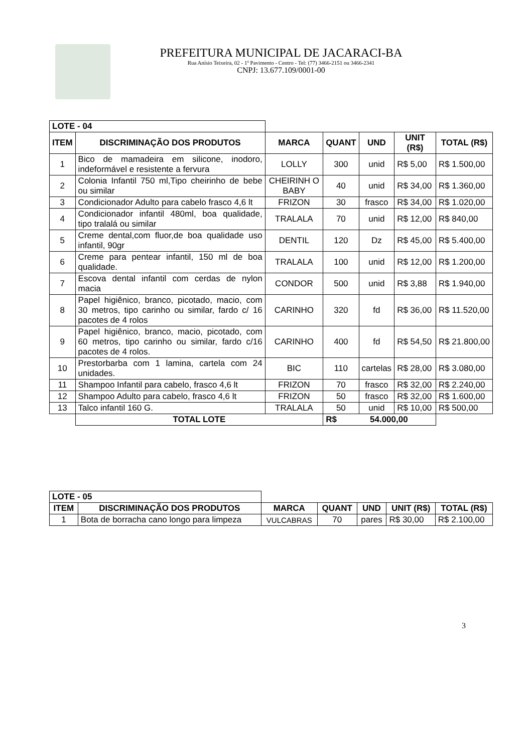PREFEITURA MUNICIPAL DE JACARACI-BA
Rua Anísio Teixeira, 02 - 1º Pavimento - Centro - Tel: (77) 3466-2151 ou 3466-2341
CNPJ: 13.677.109/0001-00
| LOTE - 04 | | | | | | |
| ITEM | DISCRIMINAÇÃO DOS PRODUTOS | MARCA | QUANT | UND | UNIT (R$) | TOTAL (R$) |
| 1 | Bico de mamadeira em silicone, inodoro, indeformável e resistente a fervura | LOLLY | 300 | unid | R$ 5,00 | R$ 1.500,00 |
| 2 | Colonia Infantil 750 ml,Tipo cheirinho de bebe ou similar | CHEIRINH O BABY | 40 | unid | R$ 34,00 | R$ 1.360,00 |
| 3 | Condicionador Adulto para cabelo frasco 4,6 lt | FRIZON | 30 | frasco | R$ 34,00 | R$ 1.020,00 |
| 4 | Condicionador infantil 480ml, boa qualidade, tipo tralalá ou similar | TRALALA | 70 | unid | R$ 12,00 | R$ 840,00 |
| 5 | Creme dental,com fluor,de boa qualidade uso infantil, 90gr | DENTIL | 120 | Dz | R$ 45,00 | R$ 5.400,00 |
| 6 | Creme para pentear infantil, 150 ml de boa qualidade. | TRALALA | 100 | unid | R$ 12,00 | R$ 1.200,00 |
| 7 | Escova dental infantil com cerdas de nylon macia | CONDOR | 500 | unid | R$ 3,88 | R$ 1.940,00 |
| 8 | Papel higiênico, branco, picotado, macio, com 30 metros, tipo carinho ou similar, fardo c/ 16 pacotes de 4 rolos | CARINHO | 320 | fd | R$ 36,00 | R$ 11.520,00 |
| 9 | Papel higiênico, branco, macio, picotado, com 60 metros, tipo carinho ou similar, fardo c/16 pacotes de 4 rolos. | CARINHO | 400 | fd | R$ 54,50 | R$ 21.800,00 |
| 10 | Prestorbarba com 1 lamina, cartela com 24 unidades. | BIC | 110 | cartelas | R$ 28,00 | R$ 3.080,00 |
| 11 | Shampoo Infantil para cabelo, frasco 4,6 lt | FRIZON | 70 | frasco | R$ 32,00 | R$ 2.240,00 |
| 12 | Shampoo Adulto para cabelo, frasco 4,6 lt | FRIZON | 50 | frasco | R$ 32,00 | R$ 1.600,00 |
| 13 | Talco infantil 160 G. | TRALALA | 50 | unid | R$ 10,00 | R$ 500,00 |
| | TOTAL LOTE | | R$ 54.000,00 | | | |
| LOTE - 05 | | | | | | |
| ITEM | DISCRIMINAÇÃO DOS PRODUTOS | MARCA | QUANT | UND | UNIT (R$) | TOTAL (R$) |
| 1 | Bota de borracha cano longo para limpeza | VULCABRAS | 70 | pares | R$ 30,00 | R$ 2.100,00 |
3